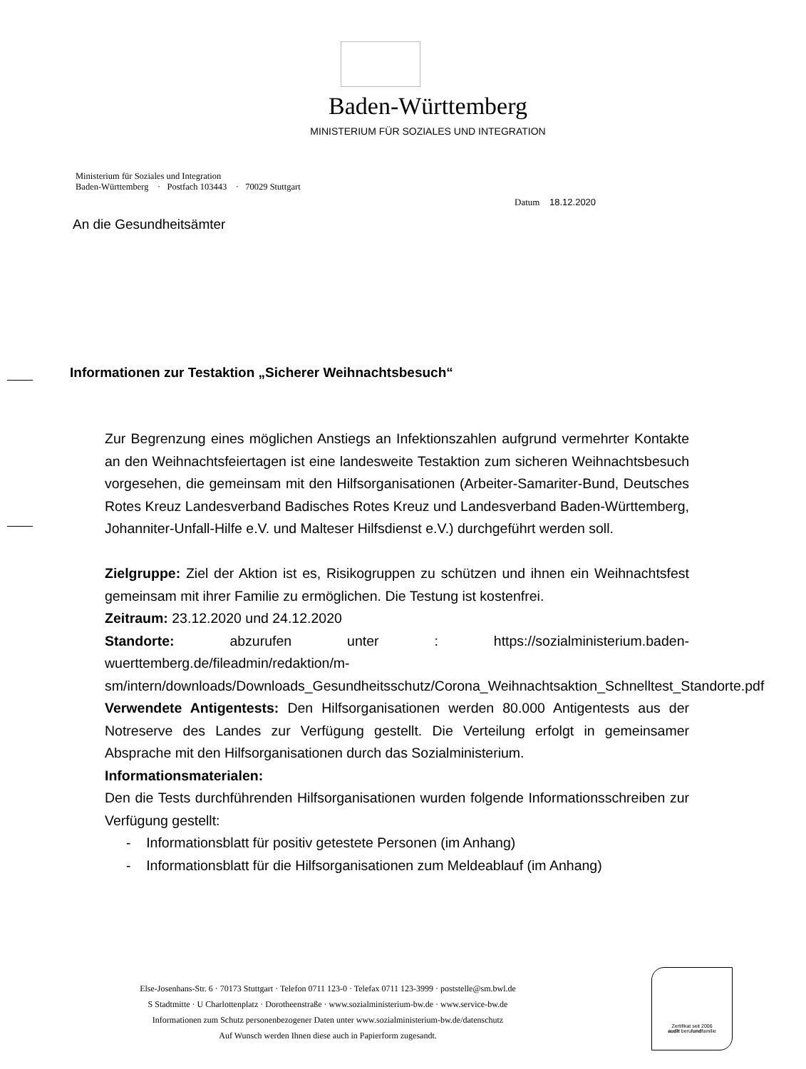Baden-Württemberg
MINISTERIUM FÜR SOZIALES UND INTEGRATION
Ministerium für Soziales und Integration
Baden-Württemberg · Postfach 103443 · 70029 Stuttgart
Datum 18.12.2020
An die Gesundheitsämter
Informationen zur Testaktion „Sicherer Weihnachtsbesuch“
Zur Begrenzung eines möglichen Anstiegs an Infektionszahlen aufgrund vermehrter Kontakte an den Weihnachtsfeiertagen ist eine landesweite Testaktion zum sicheren Weihnachtsbesuch vorgesehen, die gemeinsam mit den Hilfsorganisationen (Arbeiter-Samariter-Bund, Deutsches Rotes Kreuz Landesverband Badisches Rotes Kreuz und Landesverband Baden-Württemberg, Johanniter-Unfall-Hilfe e.V. und Malteser Hilfsdienst e.V.) durchgeführt werden soll.
Zielgruppe: Ziel der Aktion ist es, Risikogruppen zu schützen und ihnen ein Weihnachtsfest gemeinsam mit ihrer Familie zu ermöglichen. Die Testung ist kostenfrei.
Zeitraum: 23.12.2020 und 24.12.2020
Standorte: abzurufen unter : https://sozialministerium.baden-wuerttemberg.de/fileadmin/redaktion/m-sm/intern/downloads/Downloads_Gesundheitsschutz/Corona_Weihnachtsaktion_Schnelltest_Standorte.pdf
Verwendete Antigentests: Den Hilfsorganisationen werden 80.000 Antigentests aus der Notreserve des Landes zur Verfügung gestellt. Die Verteilung erfolgt in gemeinsamer Absprache mit den Hilfsorganisationen durch das Sozialministerium.
Informationsmaterialen:
Den die Tests durchführenden Hilfsorganisationen wurden folgende Informationsschreiben zur Verfügung gestellt:
- Informationsblatt für positiv getestete Personen (im Anhang)
- Informationsblatt für die Hilfsorganisationen zum Meldeablauf (im Anhang)
Else-Josenhans-Str. 6 · 70173 Stuttgart · Telefon 0711 123-0 · Telefax 0711 123-3999 · poststelle@sm.bwl.de
S Stadtmitte · U Charlottenplatz · Dorotheenstraße · www.sozialministerium-bw.de · www.service-bw.de
Informationen zum Schutz personenbezogener Daten unter www.sozialministerium-bw.de/datenschutz
Auf Wunsch werden Ihnen diese auch in Papierform zugesandt.
Zertifikat seit 2006
audit berufundfamilie